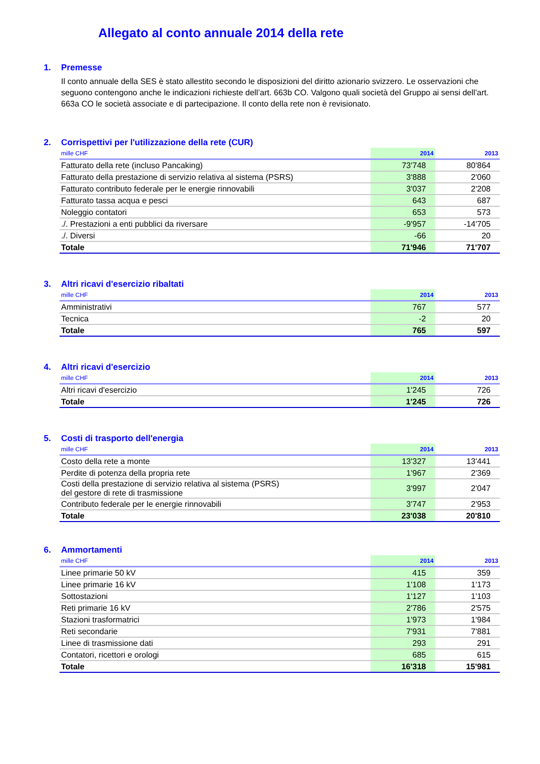Allegato al conto annuale 2014 della rete
1. Premesse
Il conto annuale della SES è stato allestito secondo le disposizioni del diritto azionario svizzero. Le osservazioni che seguono contengono anche le indicazioni richieste dell’art. 663b CO. Valgono quali società del Gruppo ai sensi dell’art. 663a CO le società associate e di partecipazione. Il conto della rete non è revisionato.
2. Corrispettivi per l'utilizzazione della rete (CUR)
| mille CHF | 2014 | 2013 |
| --- | --- | --- |
| Fatturato della rete (incluso Pancaking) | 73'748 | 80'864 |
| Fatturato della prestazione di servizio relativa al sistema (PSRS) | 3'888 | 2'060 |
| Fatturato contributo federale per le energie rinnovabili | 3'037 | 2'208 |
| Fatturato tassa acqua e pesci | 643 | 687 |
| Noleggio contatori | 653 | 573 |
| ./. Prestazioni a enti pubblici da riversare | -9'957 | -14'705 |
| ./. Diversi | -66 | 20 |
| Totale | 71'946 | 71'707 |
3. Altri ricavi d'esercizio ribaltati
| mille CHF | 2014 | 2013 |
| --- | --- | --- |
| Amministrativi | 767 | 577 |
| Tecnica | -2 | 20 |
| Totale | 765 | 597 |
4. Altri ricavi d'esercizio
| mille CHF | 2014 | 2013 |
| --- | --- | --- |
| Altri ricavi d'esercizio | 1'245 | 726 |
| Totale | 1'245 | 726 |
5. Costi di trasporto dell'energia
| mille CHF | 2014 | 2013 |
| --- | --- | --- |
| Costo della rete a monte | 13'327 | 13'441 |
| Perdite di potenza della propria rete | 1'967 | 2'369 |
| Costi della prestazione di servizio relativa al sistema (PSRS) del gestore di rete di trasmissione | 3'997 | 2'047 |
| Contributo federale per le energie rinnovabili | 3'747 | 2'953 |
| Totale | 23'038 | 20'810 |
6. Ammortamenti
| mille CHF | 2014 | 2013 |
| --- | --- | --- |
| Linee primarie 50 kV | 415 | 359 |
| Linee primarie 16 kV | 1'108 | 1'173 |
| Sottostazioni | 1'127 | 1'103 |
| Reti primarie 16 kV | 2'786 | 2'575 |
| Stazioni trasformatrici | 1'973 | 1'984 |
| Reti secondarie | 7'931 | 7'881 |
| Linee di trasmissione dati | 293 | 291 |
| Contatori, ricettori e orologi | 685 | 615 |
| Totale | 16'318 | 15'981 |